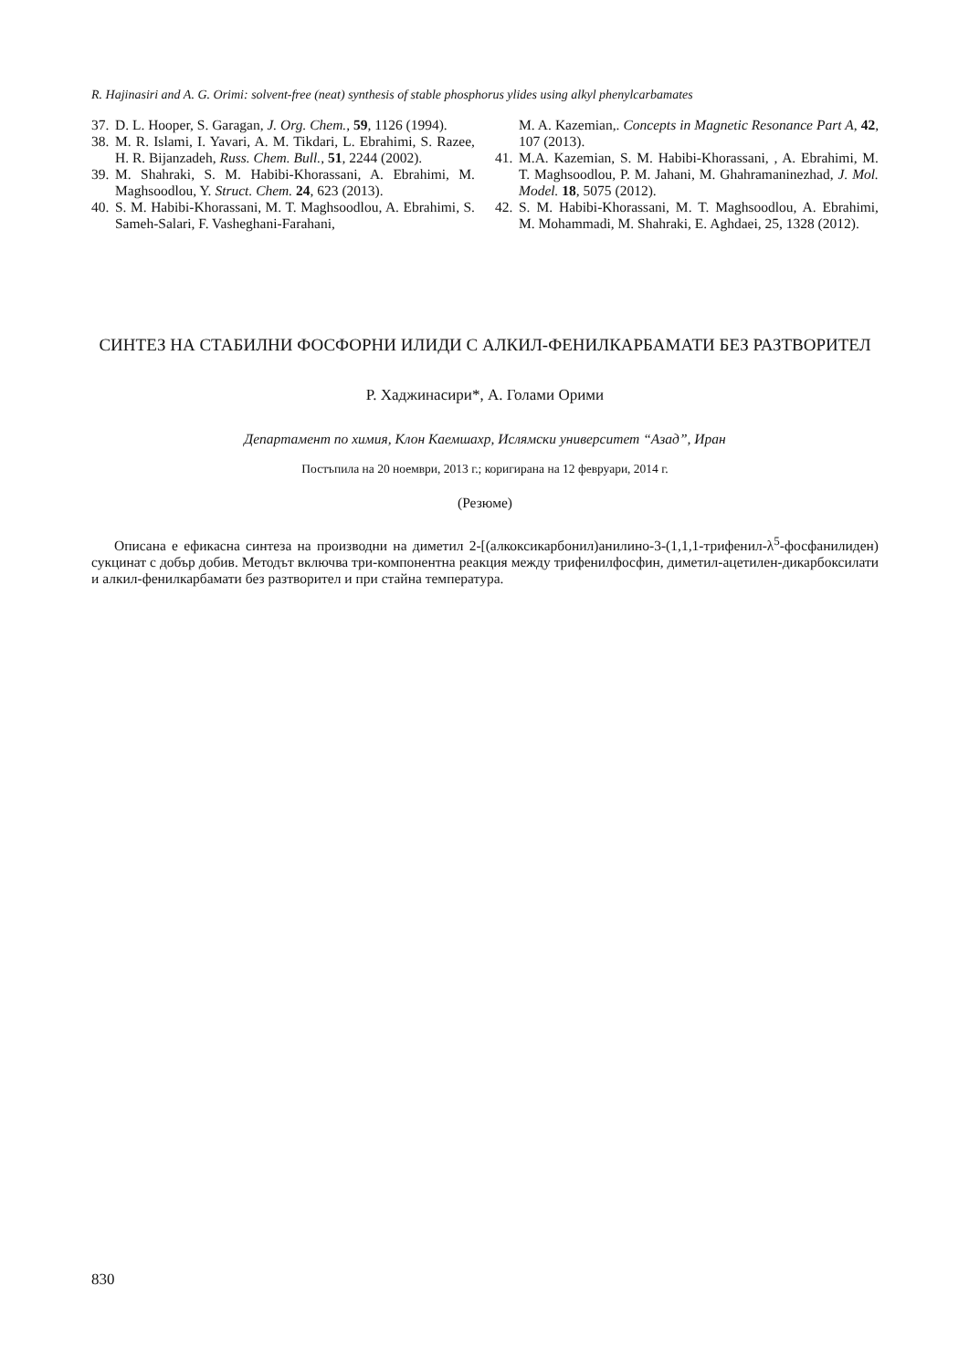R. Hajinasiri and A. G. Orimi: solvent-free (neat) synthesis of stable phosphorus ylides using alkyl phenylcarbamates
37. D. L. Hooper, S. Garagan, J. Org. Chem., 59, 1126 (1994).
38. M. R. Islami, I. Yavari, A. M. Tikdari, L. Ebrahimi, S. Razee, H. R. Bijanzadeh, Russ. Chem. Bull., 51, 2244 (2002).
39. M. Shahraki, S. M. Habibi-Khorassani, A. Ebrahimi, M. Maghsoodlou, Y. Struct. Chem. 24, 623 (2013).
40. S. M. Habibi-Khorassani, M. T. Maghsoodlou, A. Ebrahimi, S. Sameh-Salari, F. Vasheghani-Farahani,
M. A. Kazemian,. Concepts in Magnetic Resonance Part A, 42, 107 (2013).
41. M.A. Kazemian, S. M. Habibi-Khorassani, , A. Ebrahimi, M. T. Maghsoodlou, P. M. Jahani, M. Ghahramaninezhad, J. Mol. Model. 18, 5075 (2012).
42. S. M. Habibi-Khorassani, M. T. Maghsoodlou, A. Ebrahimi, M. Mohammadi, M. Shahraki, E. Aghdaei, 25, 1328 (2012).
СИНТЕЗ НА СТАБИЛНИ ФОСФОРНИ ИЛИДИ С АЛКИЛ-ФЕНИЛКАРБАМАТИ БЕЗ РАЗТВОРИТЕЛ
Р. Хаджинасири*, А. Голами Орими
Департамент по химия, Клон Каемшахр, Ислямски университет “Азад”, Иран
Постъпила на 20 ноември, 2013 г.; коригирана на 12 февруари, 2014 г.
(Резюме)
Описана е ефикасна синтеза на производни на диметил 2-[(алкоксикарбонил)анилино-3-(1,1,1-трифенил-λ<sup>5</sup>-фосфанилиден) сукцинат с добър добив. Методът включва три-компонентна реакция между трифенилфосфин, диметил-ацетилен-дикарбоксилати и алкил-фенилкарбамати без разтворител и при стайна температура.
830